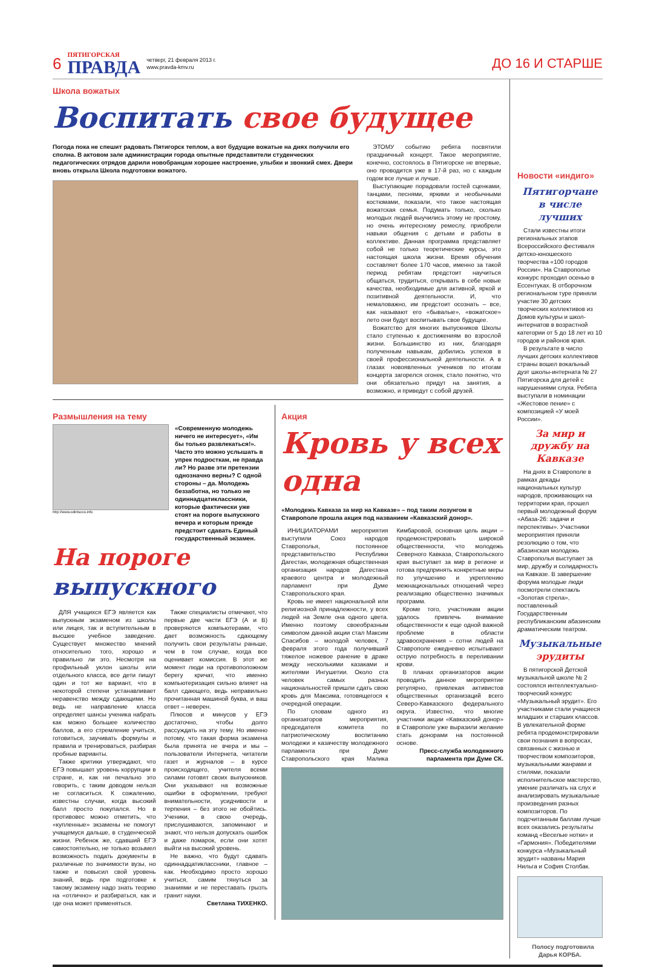6
ПЯТИГОРСКАЯ
ПРАВДА
четверг, 21 февраля 2013 г.
www.pravda-kmv.ru
ДО 16 И СТАРШЕ
Школа вожатых
Воспитать свое будущее
Погода пока не спешит радовать Пятигорск теплом, а вот будущие вожатые на днях получили его сполна. В актовом зале администрации города опытные представители студенческих педагогических отрядов дарили новобранцам хорошее настроение, улыбки и звонкий смех. Двери вновь открыла Школа подготовки вожатого.
ЭТОМУ событию ребята посвятили праздничный концерт. Такое мероприятие, конечно, состоялось в Пятигорске не впервые, оно проводится уже в 17-й раз, но с каждым годом все лучше и лучше.
Выступающие порадовали гостей сценками, танцами, песнями, яркими и необычными костюмами, показали, что такое настоящая вожатская семья. Подумать только, сколько молодых людей выучились этому не простому, но очень интересному ремеслу, приобрели навыки общения с детьми и работы в коллективе. Данная программа представляет собой не только теоретические курсы, это настоящая школа жизни. Время обучения составляет более 170 часов, именно за такой период ребятам предстоит научиться общаться, трудиться, открывать в себе новые качества, необходимые для активной, яркой и позитивной деятельности. И, что немаловажно, им предстоит осознать – все, как называют его «бывалые», «вожатское» лето они будут воспитывать свое будущее.
Вожатство для многих выпускников Школы стало ступенью к достижениям во взрослой жизни. Большинство из них, благодаря полученным навыкам, добились успехов в своей профессиональной деятельности. А в глазах новоявленных учеников по итогам концерта загорелся огонек, стало понятно, что они обязательно придут на занятия, а возможно, и приведут с собой друзей.
Размышления на тему
http://www.odintsovo.info
«Современную молодежь ничего не интересует», «Им бы только развлекаться!». Часто это можно услышать в упрек подросткам, не правда ли? Но разве эти претензии однозначно верны? С одной стороны – да. Молодежь беззаботна, но только не одиннадцатиклассники, которые фактически уже стоят на пороге выпускного вечера и которым прежде предстоит сдавать Единый государственный экзамен.
На пороге выпускного
ДЛЯ учащихся ЕГЭ является как выпускным экзаменом из школы или лицея, так и вступительным в высшее учебное заведение. Существует множество мнений относительно того, хорошо и правильно ли это. Несмотря на профильный уклон школы или отдельного класса, все дети пишут один и тот же вариант, что в некоторой степени устанавливает неравенство между сдающими. Но ведь не направление класса определяет шансы ученика набрать как можно большее количество баллов, а его стремление учиться, готовиться, заучивать формулы и правила и тренироваться, разбирая пробные варианты.
Также критики утверждают, что ЕГЭ повышает уровень коррупции в стране, и, как ни печально это говорить, с таким доводом нельзя не согласиться. К сожалению, известны случаи, когда высокий балл просто покупался. Но в противовес можно отметить, что «купленные» экзамены не помогут учащемуся дальше, в студенческой жизни. Ребенок же, сдавший ЕГЭ самостоятельно, не только возымел возможность подать документы в различные по значимости вузы, но также и повысил свой уровень знаний, ведь при подготовке к такому экзамену надо знать теорию на «отлично» и разбираться, как и где она может применяться.
Также специалисты отмечают, что первые две части ЕГЭ (А и В) проверяются компьютерами, что дает возможность сдающему получить свои результаты раньше, чем в том случае, когда все оценивает комиссия. В этот же момент люди на противоположном берегу кричат, что именно компьютеризация сильно влияет на балл сдающего, ведь неправильно прочитанная машиной буква, и ваш ответ – неверен.
Плюсов и минусов у ЕГЭ достаточно, чтобы долго рассуждать на эту тему. Но именно потому, что такая форма экзамена была принята не вчера и мы – пользователи Интернета, читатели газет и журналов – в курсе происходящего, учителя всеми силами готовят своих выпускников. Они указывают на возможные ошибки в оформлении, требуют внимательности, усидчивости и терпения – без этого не обойтись. Ученики, в свою очередь, прислушиваются, запоминают и знают, что нельзя допускать ошибок и даже помарок, если они хотят выйти на высокий уровень.
Не важно, что будут сдавать одиннадцатиклассники, главное – как. Необходимо просто хорошо учиться, самим тянуться за знаниями и не переставать грызть гранит науки.
Светлана ТИХЕНКО.
Акция
Кровь у всех одна
«Молодежь Кавказа за мир на Кавказе» – под таким лозунгом в Ставрополе прошла акция под названием «Кавказский донор».
ИНИЦИАТОРАМИ мероприятия выступили Союз народов Ставрополья, постоянное представительство Республики Дагестан, молодежная общественная организация народов Дагестана краевого центра и молодежный парламент при Думе Ставропольского края.
Кровь не имеет национальной или религиозной принадлежности, у всех людей на Земле она одного цвета. Именно поэтому своеобразным символом данной акции стал Максим Спасибов – молодой человек, 7 февраля этого года получивший тяжелое ножевое ранение в драке между несколькими казаками и жителями Ингушетии. Около ста человек самых разных национальностей пришли сдать свою кровь для Максима, готовящегося к очередной операции.
По словам одного из организаторов мероприятия, председателя комитета по патриотическому воспитанию молодежи и казачеству молодежного парламента при Думе Ставропольского края Малика Кимбаровой, основная цель акции – продемонстрировать широкой общественности, что молодежь Северного Кавказа, Ставропольского края выступает за мир в регионе и готова предпринять конкретные меры по улучшению и укреплению межнациональных отношений через реализацию общественно значимых программ.
Кроме того, участникам акции удалось привлечь внимание общественности к еще одной важной проблеме в области здравоохранения – сотни людей на Ставрополе ежедневно испытывают острую потребность в переливании крови.
В планах организаторов акции проводить данное мероприятие регулярно, привлекая активистов общественных организаций всего Северо-Кавказского федерального округа. Известно, что многие участники акции «Кавказский донор» в Ставрополе уже выразили желание стать донорами на постоянной основе.
Пресс-служба молодежного парламента при Думе СК.
Новости «индиго»
Пятигорчане в числе лучших
Стали известны итоги региональных этапов Всероссийского фестиваля детско-юношеского творчества «100 городов России». На Ставрополье конкурс проходил осенью в Ессентуках. В отборочном региональном туре приняли участие 30 детских творческих коллективов из Домов культуры и школ-интернатов в возрастной категории от 5 до 18 лет из 10 городов и районов края.
В результате в число лучших детских коллективов страны вошел вокальный дуэт школы-интерната № 27 Пятигорска для детей с нарушениями слуха. Ребята выступали в номинации «Жестовое пение» с композицией «У моей России».
За мир и дружбу на Кавказе
На днях в Ставрополе в рамках декады национальных культур народов, проживающих на территории края, прошел первый молодежный форум «Абаза-26: задачи и перспективы». Участники мероприятия приняли резолюцию о том, что абазинская молодежь Ставрополья выступает за мир, дружбу и солидарность на Кавказе. В завершение форума молодые люди посмотрели спектакль «Золотая стрела», поставленный Государственным республиканским абазинским драматическим театром.
Музыкальные эрудиты
В пятигорской Детской музыкальной школе № 2 состоялся интеллектуально-творческий конкурс «Музыкальный эрудит». Его участниками стали учащиеся младших и старших классов. В увлекательной форме ребята продемонстрировали свои познания в вопросах, связанных с жизнью и творчеством композиторов, музыкальными жанрами и стилями, показали исполнительское мастерство, умение различать на слух и анализировать музыкальные произведения разных композиторов. По подсчитанным баллам лучше всех оказались результаты команд «Веселые нотки» и «Гармония». Победителями конкурса «Музыкальный эрудит» названы Мария Нильга и София Столбак.
Полосу подготовила Дарья КОРБА.